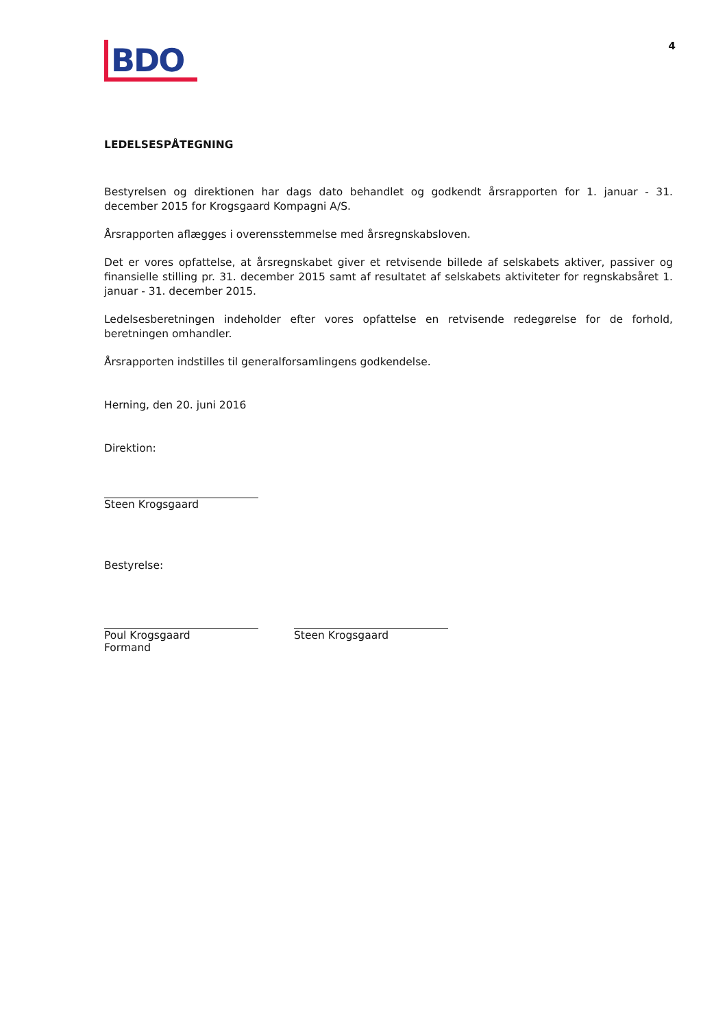BDO
4
LEDELSESPÅTEGNING
Bestyrelsen og direktionen har dags dato behandlet og godkendt årsrapporten for 1. januar - 31. december 2015 for Krogsgaard Kompagni A/S.
Årsrapporten aflægges i overensstemmelse med årsregnskabsloven.
Det er vores opfattelse, at årsregnskabet giver et retvisende billede af selskabets aktiver, passiver og finansielle stilling pr. 31. december 2015 samt af resultatet af selskabets aktiviteter for regnskabsåret 1. januar - 31. december 2015.
Ledelsesberetningen indeholder efter vores opfattelse en retvisende redegørelse for de forhold, beretningen omhandler.
Årsrapporten indstilles til generalforsamlingens godkendelse.
Herning, den 20. juni 2016
Direktion:
Steen Krogsgaard
Bestyrelse:
Poul Krogsgaard
Formand
Steen Krogsgaard